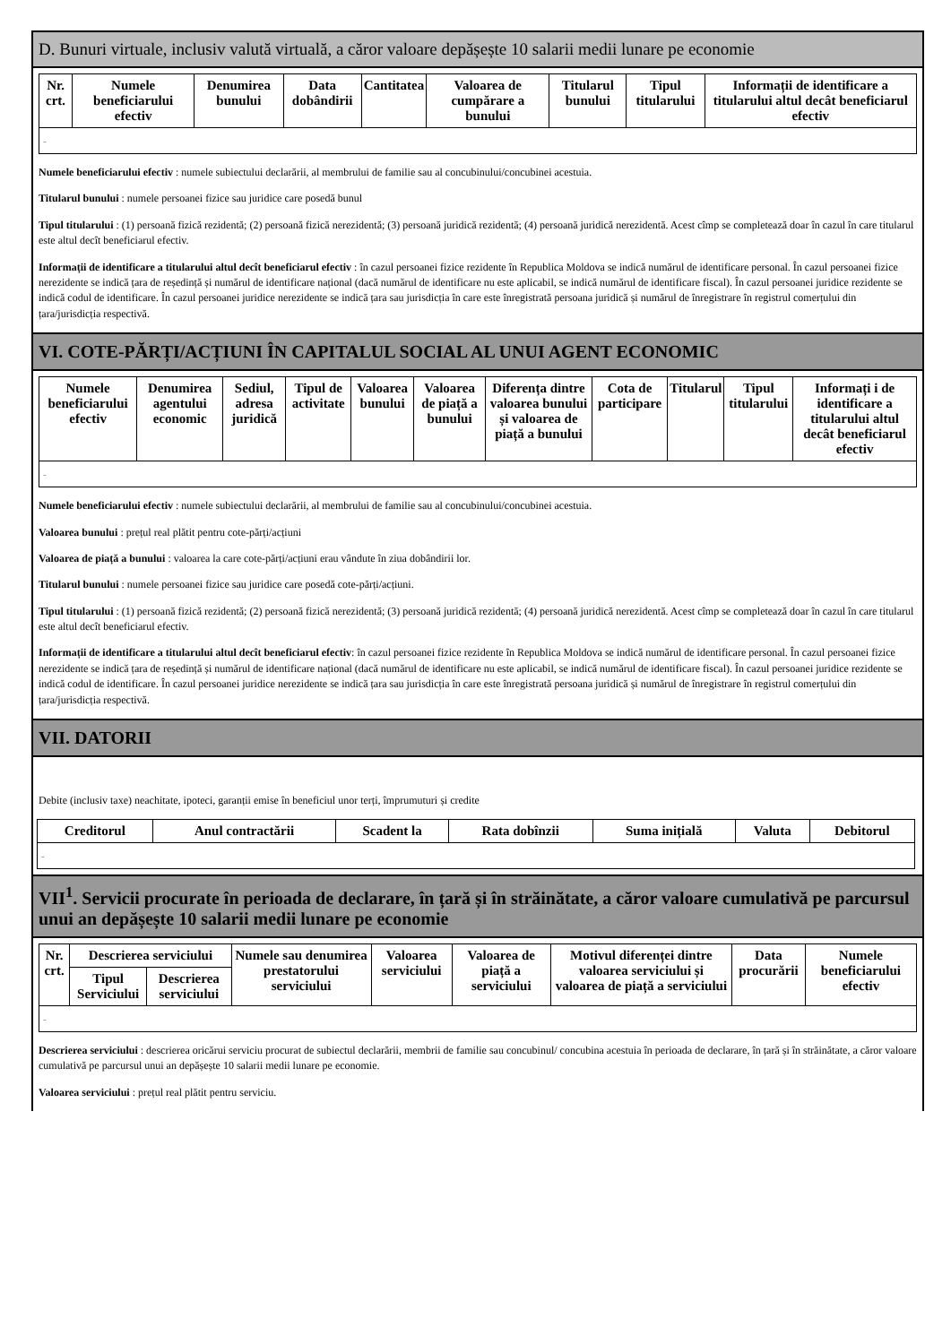D. Bunuri virtuale, inclusiv valută virtuală, a căror valoare depășește 10 salarii medii lunare pe economie
| Nr. crt. | Numele beneficiarului efectiv | Denumirea bunului | Data dobândirii | Cantitatea | Valoarea de cumpărare a bunului | Titularul bunului | Tipul titularului | Informații de identificare a titularului altul decât beneficiarul efectiv |
| --- | --- | --- | --- | --- | --- | --- | --- | --- |
| - | | | | | | | | |
Numele beneficiarului efectiv : numele subiectului declarării, al membrului de familie sau al concubinului/concubinei acestuia.
Titularul bunului : numele persoanei fizice sau juridice care posedă bunul
Tipul titularului : (1) persoană fizică rezidentă; (2) persoană fizică nerezidentă; (3) persoană juridică rezidentă; (4) persoană juridică nerezidentă. Acest cîmp se completează doar în cazul în care titularul este altul decît beneficiarul efectiv.
Informații de identificare a titularului altul decît beneficiarul efectiv : în cazul persoanei fizice rezidente în Republica Moldova se indică numărul de identificare personal. În cazul persoanei fizice nerezidente se indică țara de reședință și numărul de identificare național (dacă numărul de identificare nu este aplicabil, se indică numărul de identificare fiscal). În cazul persoanei juridice rezidente se indică codul de identificare. În cazul persoanei juridice nerezidente se indică țara sau jurisdicția în care este înregistrată persoana juridică și numărul de înregistrare în registrul comerțului din țara/jurisdicția respectivă.
VI. COTE-PĂRȚI/ACȚIUNI ÎN CAPITALUL SOCIAL AL UNUI AGENT ECONOMIC
| Numele beneficiarului efectiv | Denumirea agentului economic | Sediul, adresa juridică | Tipul de activitate | Valoarea bunului | Valoarea de piață a bunului | Diferența dintre valoarea bunului și valoarea de piață a bunului | Cota de participare | Titularul | Tipul titularului | Informați i de identificare a titularului altul decât beneficiarul efectiv |
| --- | --- | --- | --- | --- | --- | --- | --- | --- | --- | --- |
| - | | | | | | | | | | |
Numele beneficiarului efectiv : numele subiectului declarării, al membrului de familie sau al concubinului/concubinei acestuia.
Valoarea bunului : prețul real plătit pentru cote-părți/acțiuni
Valoarea de piață a bunului : valoarea la care cote-părți/acțiuni erau vândute în ziua dobândirii lor.
Titularul bunului : numele persoanei fizice sau juridice care posedă cote-părți/acțiuni.
Tipul titularului : (1) persoană fizică rezidentă; (2) persoană fizică nerezidentă; (3) persoană juridică rezidentă; (4) persoană juridică nerezidentă. Acest cîmp se completează doar în cazul în care titularul este altul decît beneficiarul efectiv.
Informații de identificare a titularului altul decît beneficiarul efectiv: în cazul persoanei fizice rezidente în Republica Moldova se indică numărul de identificare personal. În cazul persoanei fizice nerezidente se indică țara de reședință și numărul de identificare național (dacă numărul de identificare nu este aplicabil, se indică numărul de identificare fiscal). În cazul persoanei juridice rezidente se indică codul de identificare. În cazul persoanei juridice nerezidente se indică țara sau jurisdicția în care este înregistrată persoana juridică și numărul de înregistrare în registrul comerțului din țara/jurisdicția respectivă.
VII. DATORII
Debite (inclusiv taxe) neachitate, ipoteci, garanții emise în beneficiul unor terți, împrumuturi și credite
| Creditorul | Anul contractării | Scadent la | Rata dobînzii | Suma inițială | Valuta | Debitorul |
| --- | --- | --- | --- | --- | --- | --- |
| - | | | | | | |
VII<sup>1</sup>. Servicii procurate în perioada de declarare, în țară și în străinătate, a căror valoare cumulativă pe parcursul unui an depășește 10 salarii medii lunare pe economie
| Nr. crt. | Descrierea serviciului | | Numele sau denumirea prestatorului serviciului | Valoarea serviciului | Valoarea de piață a serviciului | Motivul diferenței dintre valoarea serviciului și valoarea de piață a serviciului | Data procurării | Numele beneficiarului efectiv |
| --- | --- | --- | --- | --- | --- | --- | --- | --- |
| | Tipul Serviciului | Descrierea serviciului | | | | | | |
| - | | | | | | | | |
Descrierea serviciului : descrierea oricărui serviciu procurat de subiectul declarării, membrii de familie sau concubinul/ concubina acestuia în perioada de declarare, în țară și în străinătate, a căror valoare cumulativă pe parcursul unui an depășește 10 salarii medii lunare pe economie.
Valoarea serviciului : prețul real plătit pentru serviciu.